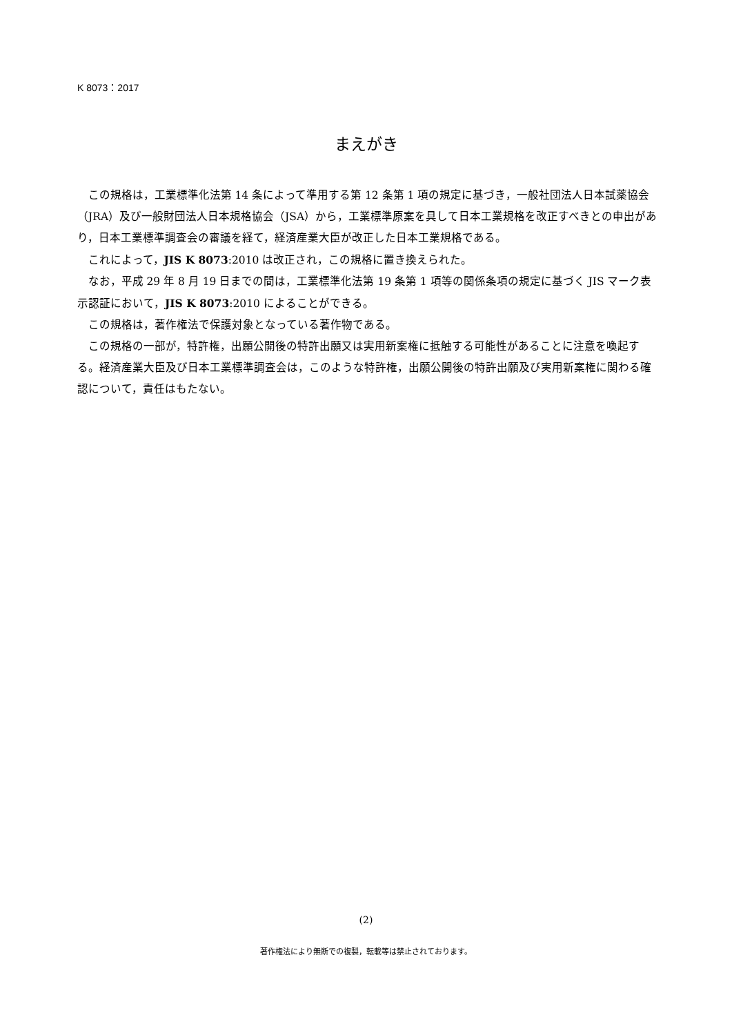K 8073：2017
まえがき
この規格は，工業標準化法第 14 条によって準用する第 12 条第 1 項の規定に基づき，一般社団法人日本試薬協会（JRA）及び一般財団法人日本規格協会（JSA）から，工業標準原案を具して日本工業規格を改正すべきとの申出があり，日本工業標準調査会の審議を経て，経済産業大臣が改正した日本工業規格である。
これによって，JIS K 8073:2010 は改正され，この規格に置き換えられた。
なお，平成 29 年 8 月 19 日までの間は，工業標準化法第 19 条第 1 項等の関係条項の規定に基づく JIS マーク表示認証において，JIS K 8073:2010 によることができる。
この規格は，著作権法で保護対象となっている著作物である。
この規格の一部が，特許権，出願公開後の特許出願又は実用新案権に抵触する可能性があることに注意を喚起する。経済産業大臣及び日本工業標準調査会は，このような特許権，出願公開後の特許出願及び実用新案権に関わる確認について，責任はもたない。
(2)
著作権法により無断での複製，転載等は禁止されております。